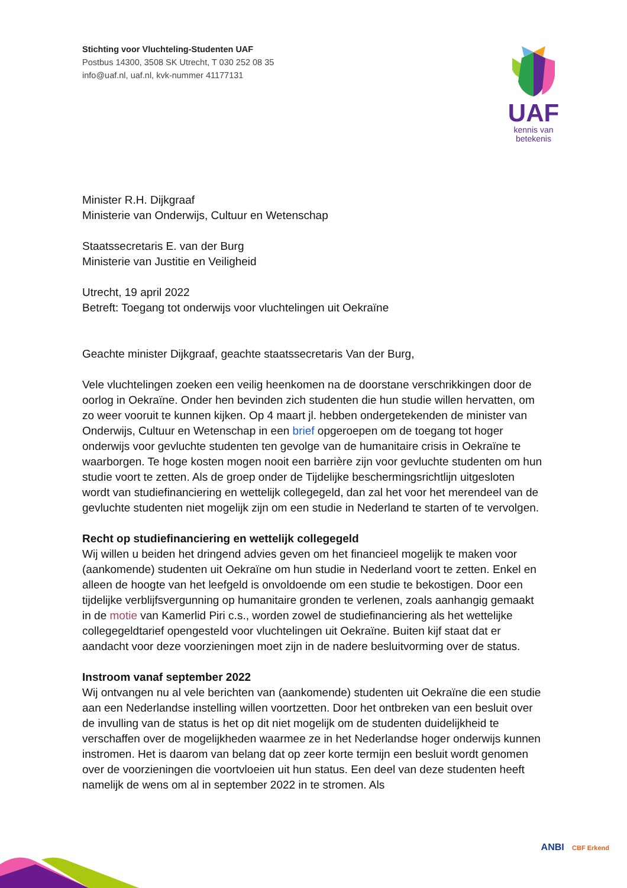Stichting voor Vluchteling-Studenten UAF
Postbus 14300, 3508 SK Utrecht, T 030 252 08 35
info@uaf.nl, uaf.nl, kvk-nummer 41177131
UAF
kennis van
betekenis
Minister R.H. Dijkgraaf
Ministerie van Onderwijs, Cultuur en Wetenschap
Staatssecretaris E. van der Burg
Ministerie van Justitie en Veiligheid
Utrecht, 19 april 2022
Betreft: Toegang tot onderwijs voor vluchtelingen uit Oekraïne
Geachte minister Dijkgraaf, geachte staatssecretaris Van der Burg,
Vele vluchtelingen zoeken een veilig heenkomen na de doorstane verschrikkingen door de oorlog in Oekraïne. Onder hen bevinden zich studenten die hun studie willen hervatten, om zo weer vooruit te kunnen kijken. Op 4 maart jl. hebben ondergetekenden de minister van Onderwijs, Cultuur en Wetenschap in een brief opgeroepen om de toegang tot hoger onderwijs voor gevluchte studenten ten gevolge van de humanitaire crisis in Oekraïne te waarborgen. Te hoge kosten mogen nooit een barrière zijn voor gevluchte studenten om hun studie voort te zetten. Als de groep onder de Tijdelijke beschermingsrichtlijn uitgesloten wordt van studiefinanciering en wettelijk collegegeld, dan zal het voor het merendeel van de gevluchte studenten niet mogelijk zijn om een studie in Nederland te starten of te vervolgen.
Recht op studiefinanciering en wettelijk collegegeld
Wij willen u beiden het dringend advies geven om het financieel mogelijk te maken voor (aankomende) studenten uit Oekraïne om hun studie in Nederland voort te zetten. Enkel en alleen de hoogte van het leefgeld is onvoldoende om een studie te bekostigen. Door een tijdelijke verblijfsvergunning op humanitaire gronden te verlenen, zoals aanhangig gemaakt in de motie van Kamerlid Piri c.s., worden zowel de studiefinanciering als het wettelijke collegegeldtarief opengesteld voor vluchtelingen uit Oekraïne. Buiten kijf staat dat er aandacht voor deze voorzieningen moet zijn in de nadere besluitvorming over de status.
Instroom vanaf september 2022
Wij ontvangen nu al vele berichten van (aankomende) studenten uit Oekraïne die een studie aan een Nederlandse instelling willen voortzetten. Door het ontbreken van een besluit over de invulling van de status is het op dit niet mogelijk om de studenten duidelijkheid te verschaffen over de mogelijkheden waarmee ze in het Nederlandse hoger onderwijs kunnen instromen. Het is daarom van belang dat op zeer korte termijn een besluit wordt genomen over de voorzieningen die voortvloeien uit hun status. Een deel van deze studenten heeft namelijk de wens om al in september 2022 in te stromen. Als
ANBI CBF Erkend